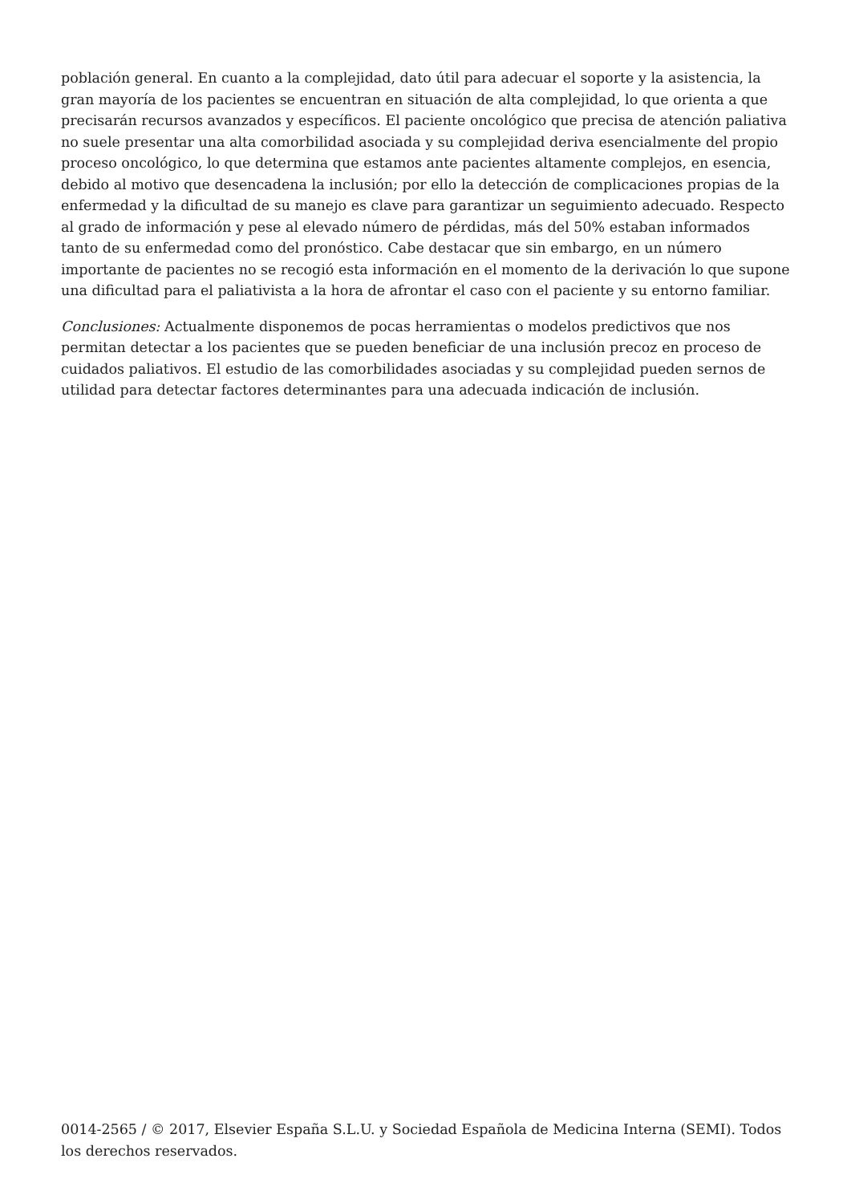población general. En cuanto a la complejidad, dato útil para adecuar el soporte y la asistencia, la gran mayoría de los pacientes se encuentran en situación de alta complejidad, lo que orienta a que precisarán recursos avanzados y específicos. El paciente oncológico que precisa de atención paliativa no suele presentar una alta comorbilidad asociada y su complejidad deriva esencialmente del propio proceso oncológico, lo que determina que estamos ante pacientes altamente complejos, en esencia, debido al motivo que desencadena la inclusión; por ello la detección de complicaciones propias de la enfermedad y la dificultad de su manejo es clave para garantizar un seguimiento adecuado. Respecto al grado de información y pese al elevado número de pérdidas, más del 50% estaban informados tanto de su enfermedad como del pronóstico. Cabe destacar que sin embargo, en un número importante de pacientes no se recogió esta información en el momento de la derivación lo que supone una dificultad para el paliativista a la hora de afrontar el caso con el paciente y su entorno familiar.
Conclusiones: Actualmente disponemos de pocas herramientas o modelos predictivos que nos permitan detectar a los pacientes que se pueden beneficiar de una inclusión precoz en proceso de cuidados paliativos. El estudio de las comorbilidades asociadas y su complejidad pueden sernos de utilidad para detectar factores determinantes para una adecuada indicación de inclusión.
0014-2565 / © 2017, Elsevier España S.L.U. y Sociedad Española de Medicina Interna (SEMI). Todos los derechos reservados.